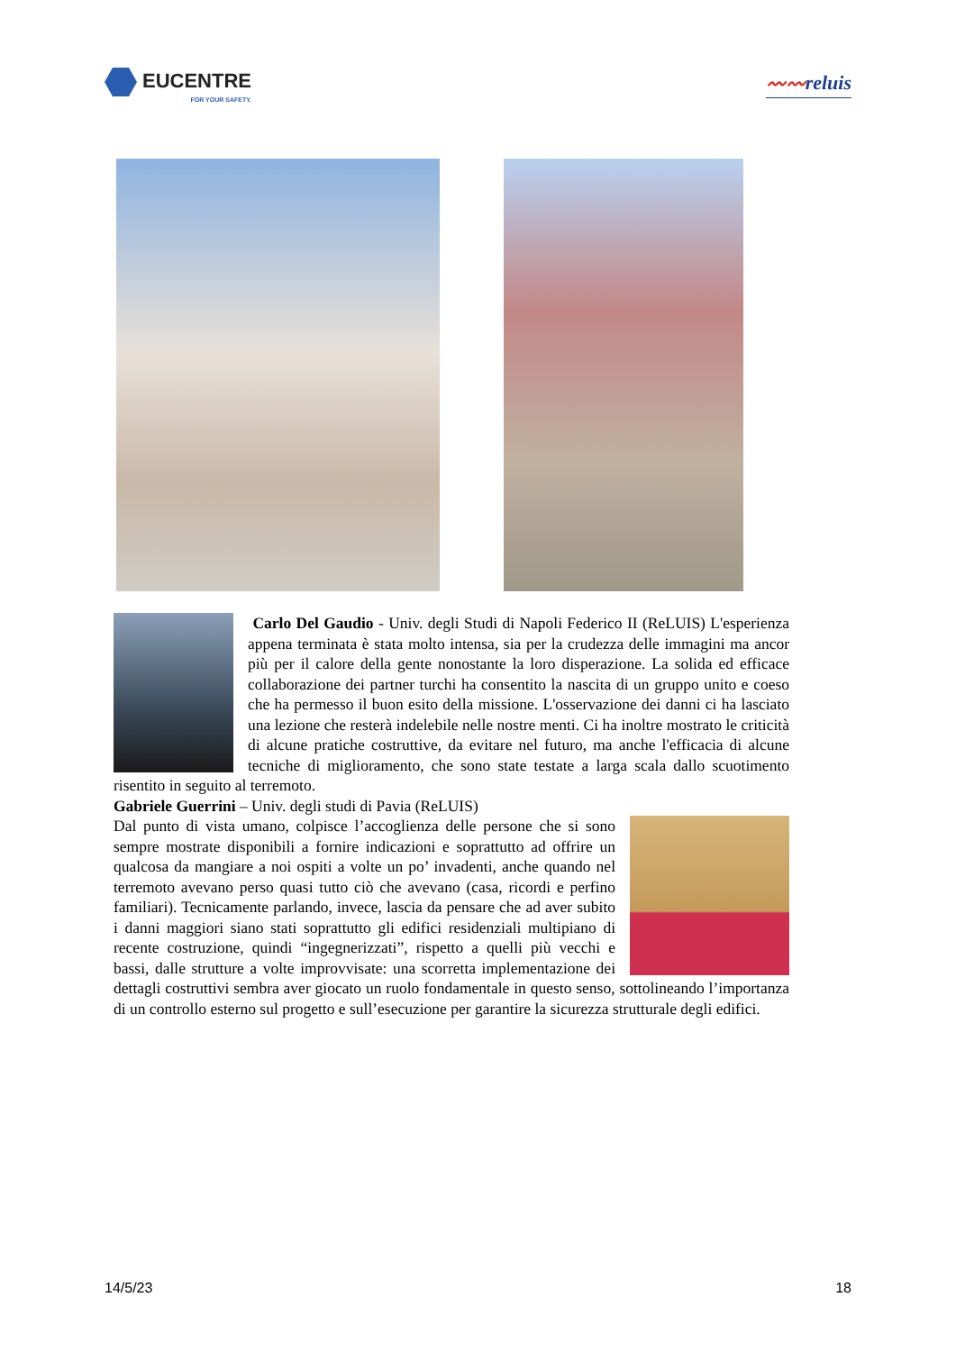EUCENTRE
FOR YOUR SAFETY.
〰〰reluis
Carlo Del Gaudio - Univ. degli Studi di Napoli Federico II (ReLUIS) L'esperienza appena terminata è stata molto intensa, sia per la crudezza delle immagini ma ancor più per il calore della gente nonostante la loro disperazione. La solida ed efficace collaborazione dei partner turchi ha consentito la nascita di un gruppo unito e coeso che ha permesso il buon esito della missione. L'osservazione dei danni ci ha lasciato una lezione che resterà indelebile nelle nostre menti. Ci ha inoltre mostrato le criticità di alcune pratiche costruttive, da evitare nel futuro, ma anche l'efficacia di alcune tecniche di miglioramento, che sono state testate a larga scala dallo scuotimento risentito in seguito al terremoto.
Gabriele Guerrini – Univ. degli studi di Pavia (ReLUIS)
Dal punto di vista umano, colpisce l’accoglienza delle persone che si sono sempre mostrate disponibili a fornire indicazioni e soprattutto ad offrire un qualcosa da mangiare a noi ospiti a volte un po’ invadenti, anche quando nel terremoto avevano perso quasi tutto ciò che avevano (casa, ricordi e perfino familiari). Tecnicamente parlando, invece, lascia da pensare che ad aver subito i danni maggiori siano stati soprattutto gli edifici residenziali multipiano di recente costruzione, quindi “ingegnerizzati”, rispetto a quelli più vecchi e bassi, dalle strutture a volte improvvisate: una scorretta implementazione dei dettagli costruttivi sembra aver giocato un ruolo fondamentale in questo senso, sottolineando l’importanza di un controllo esterno sul progetto e sull’esecuzione per garantire la sicurezza strutturale degli edifici.
14/5/23 18